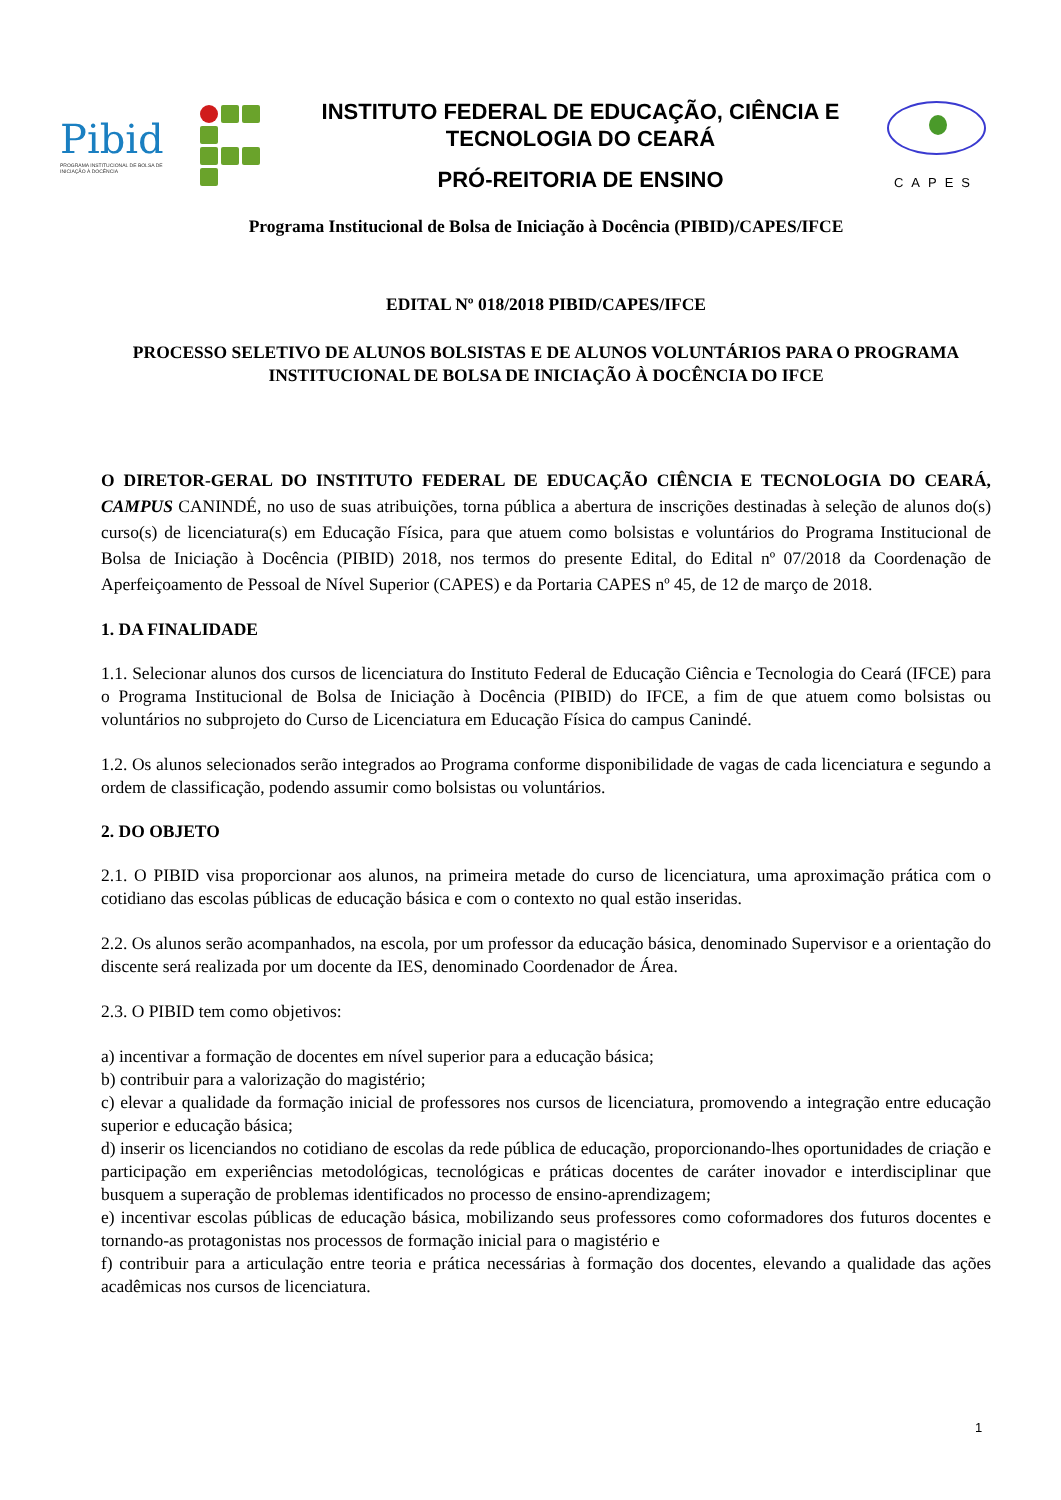Pibid
PROGRAMA INSTITUCIONAL DE BOLSA DE INICIAÇÃO À DOCÊNCIA
INSTITUTO FEDERAL DE EDUCAÇÃO, CIÊNCIA E
TECNOLOGIA DO CEARÁ
PRÓ-REITORIA DE ENSINO
CAPES
Programa Institucional de Bolsa de Iniciação à Docência (PIBID)/CAPES/IFCE
EDITAL Nº 018/2018 PIBID/CAPES/IFCE
PROCESSO SELETIVO DE ALUNOS BOLSISTAS E DE ALUNOS VOLUNTÁRIOS PARA O PROGRAMA INSTITUCIONAL DE BOLSA DE INICIAÇÃO À DOCÊNCIA DO IFCE
O DIRETOR-GERAL DO INSTITUTO FEDERAL DE EDUCAÇÃO CIÊNCIA E TECNOLOGIA DO CEARÁ, CAMPUS CANINDÉ, no uso de suas atribuições, torna pública a abertura de inscrições destinadas à seleção de alunos do(s) curso(s) de licenciatura(s) em Educação Física, para que atuem como bolsistas e voluntários do Programa Institucional de Bolsa de Iniciação à Docência (PIBID) 2018, nos termos do presente Edital, do Edital nº 07/2018 da Coordenação de Aperfeiçoamento de Pessoal de Nível Superior (CAPES) e da Portaria CAPES nº 45, de 12 de março de 2018.
1. DA FINALIDADE
1.1. Selecionar alunos dos cursos de licenciatura do Instituto Federal de Educação Ciência e Tecnologia do Ceará (IFCE) para o Programa Institucional de Bolsa de Iniciação à Docência (PIBID) do IFCE, a fim de que atuem como bolsistas ou voluntários no subprojeto do Curso de Licenciatura em Educação Física do campus Canindé.
1.2. Os alunos selecionados serão integrados ao Programa conforme disponibilidade de vagas de cada licenciatura e segundo a ordem de classificação, podendo assumir como bolsistas ou voluntários.
2. DO OBJETO
2.1. O PIBID visa proporcionar aos alunos, na primeira metade do curso de licenciatura, uma aproximação prática com o cotidiano das escolas públicas de educação básica e com o contexto no qual estão inseridas.
2.2. Os alunos serão acompanhados, na escola, por um professor da educação básica, denominado Supervisor e a orientação do discente será realizada por um docente da IES, denominado Coordenador de Área.
2.3. O PIBID tem como objetivos:
a) incentivar a formação de docentes em nível superior para a educação básica;
b) contribuir para a valorização do magistério;
c) elevar a qualidade da formação inicial de professores nos cursos de licenciatura, promovendo a integração entre educação superior e educação básica;
d) inserir os licenciandos no cotidiano de escolas da rede pública de educação, proporcionando-lhes oportunidades de criação e participação em experiências metodológicas, tecnológicas e práticas docentes de caráter inovador e interdisciplinar que busquem a superação de problemas identificados no processo de ensino-aprendizagem;
e) incentivar escolas públicas de educação básica, mobilizando seus professores como coformadores dos futuros docentes e tornando-as protagonistas nos processos de formação inicial para o magistério e
f) contribuir para a articulação entre teoria e prática necessárias à formação dos docentes, elevando a qualidade das ações acadêmicas nos cursos de licenciatura.
1